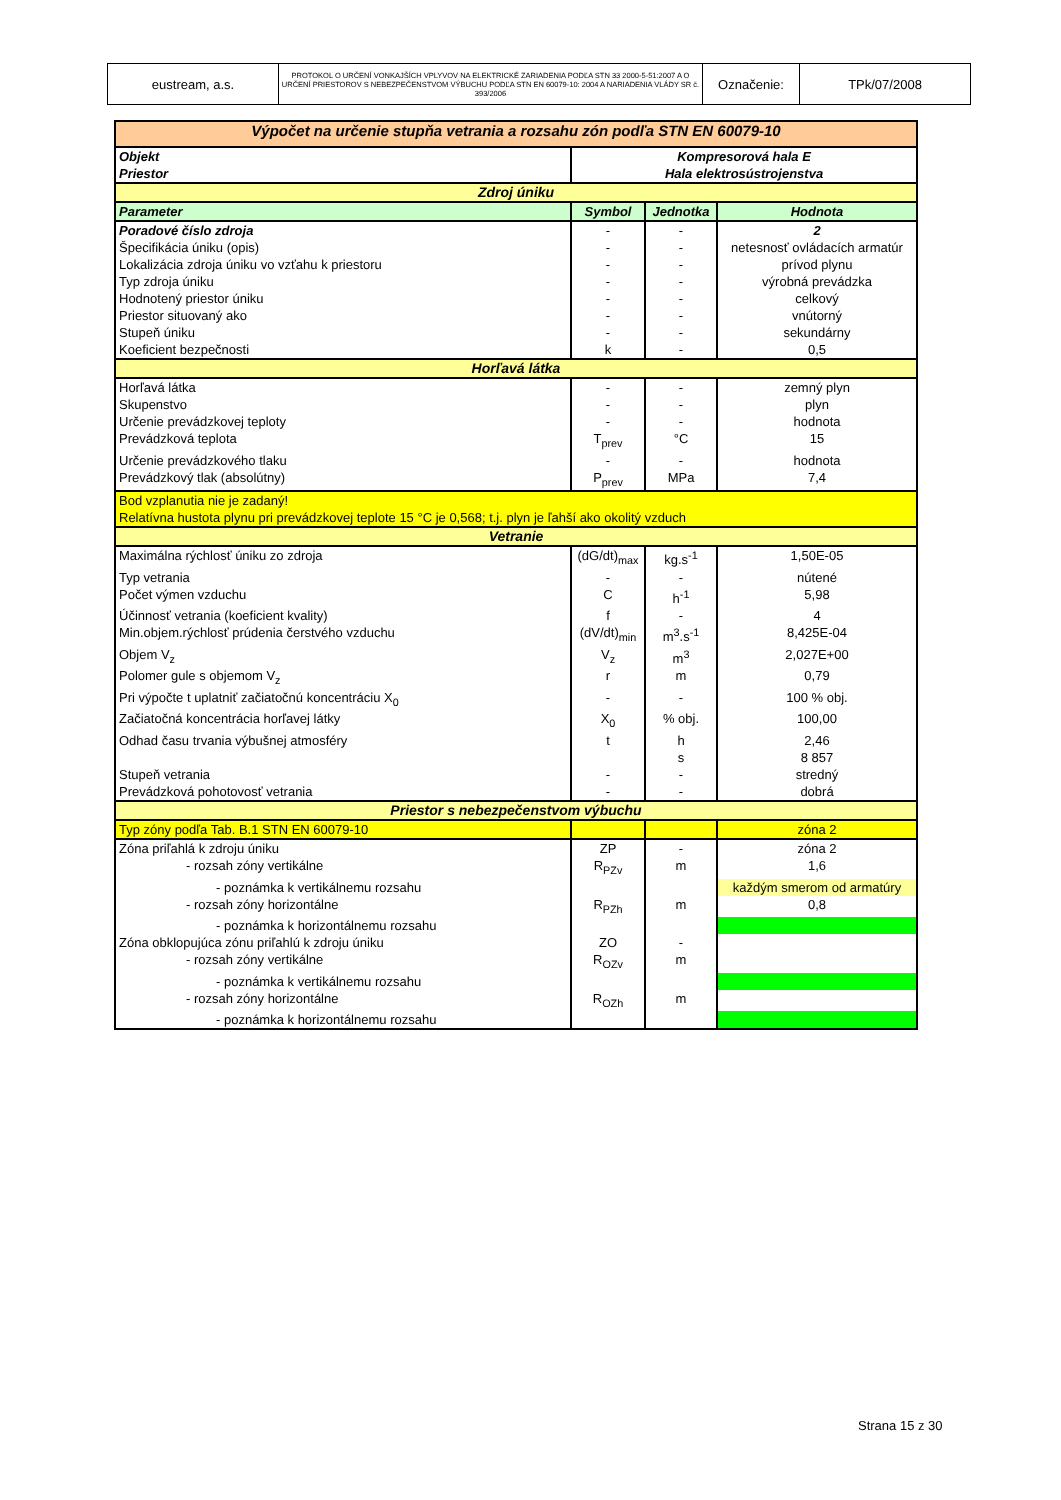| eustream, a.s. | PROTOKOL O URČENÍ VONKAJŠÍCH VPLYVOV NA ELEKTRICKÉ ZARIADENIA PODĽA STN 33 2000-5-51:2007 A O URČENÍ PRIESTOROV S NEBEZPEČENSTVOM VÝBUCHU PODĽA STN EN 60079-10: 2004 A NARIADENIA VLÁDY SR č. 393/2006 | Označenie: | TPk/07/2008 |
| Výpočet na určenie stupňa vetrania a rozsahu zón podľa STN EN 60079-10 | | | |
| Objekt | Kompresorová hala E | | |
| Priestor | Hala elektrosústrojenstva | | |
| Zdroj úniku | | | |
| Parameter | Symbol | Jednotka | Hodnota |
| Poradové číslo zdroja | - | - | 2 |
| Špecifikácia úniku (opis) | - | - | netesnosť ovládacích armatúr |
| Lokalizácia zdroja úniku vo vzťahu k priestoru | - | - | prívod plynu |
| Typ zdroja úniku | - | - | výrobná prevádzka |
| Hodnotený priestor úniku | - | - | celkový |
| Priestor situovaný ako | - | - | vnútorný |
| Stupeň úniku | - | - | sekundárny |
| Koeficient bezpečnosti | k | - | 0,5 |
| Horľavá látka | | | |
| Horľavá látka | - | - | zemný plyn |
| Skupenstvo | - | - | plyn |
| Určenie prevádzkovej teploty | - | - | hodnota |
| Prevádzková teplota | T<sub>prev</sub> | °C | 15 |
| Určenie prevádzkového tlaku | - | - | hodnota |
| Prevádzkový tlak (absolútny) | P<sub>prev</sub> | MPa | 7,4 |
| Bod vzplanutia nie je zadaný! | | | |
| Relatívna hustota plynu pri prevádzkovej teplote 15 °C je 0,568; t.j. plyn je ľahší ako okolitý vzduch | | | |
| Vetranie | | | |
| Maximálna rýchlosť úniku zo zdroja | (dG/dt)<sub>max</sub> | kg.s<sup>-1</sup> | 1,50E-05 |
| Typ vetrania | - | - | nútené |
| Počet výmen vzduchu | C | h<sup>-1</sup> | 5,98 |
| Účinnosť vetrania (koeficient kvality) | f | - | 4 |
| Min.objem.rýchlosť prúdenia čerstvého vzduchu | (dV/dt)<sub>min</sub> | m<sup>3</sup>.s<sup>-1</sup> | 8,425E-04 |
| Objem V<sub>z</sub> | V<sub>z</sub> | m<sup>3</sup> | 2,027E+00 |
| Polomer gule s objemom V<sub>z</sub> | r | m | 0,79 |
| Pri výpočte t uplatniť začiatočnú koncentráciu X<sub>0</sub> | - | - | 100 % obj. |
| Začiatočná koncentrácia horľavej látky | X<sub>0</sub> | % obj. | 100,00 |
| Odhad času trvania výbušnej atmosféry | t | h | 2,46 |
| | | s | 8 857 |
| Stupeň vetrania | - | - | stredný |
| Prevádzková pohotovosť vetrania | - | - | dobrá |
| Priestor s nebezpečenstvom výbuchu | | | |
| Typ zóny podľa Tab. B.1 STN EN 60079-10 | | | zóna 2 |
| Zóna priľahlá k zdroju úniku | ZP | - | zóna 2 |
| - rozsah zóny vertikálne | R<sub>PZv</sub> | m | 1,6 |
| - poznámka k vertikálnemu rozsahu | | | každým smerom od armatúry |
| - rozsah zóny horizontálne | R<sub>PZh</sub> | m | 0,8 |
| - poznámka k horizontálnemu rozsahu | | | |
| Zóna obklopujúca zónu priľahlú k zdroju úniku | ZO | - | |
| - rozsah zóny vertikálne | R<sub>OZv</sub> | m | |
| - poznámka k vertikálnemu rozsahu | | | |
| - rozsah zóny horizontálne | R<sub>OZh</sub> | m | |
| - poznámka k horizontálnemu rozsahu | | | |
Strana 15 z 30